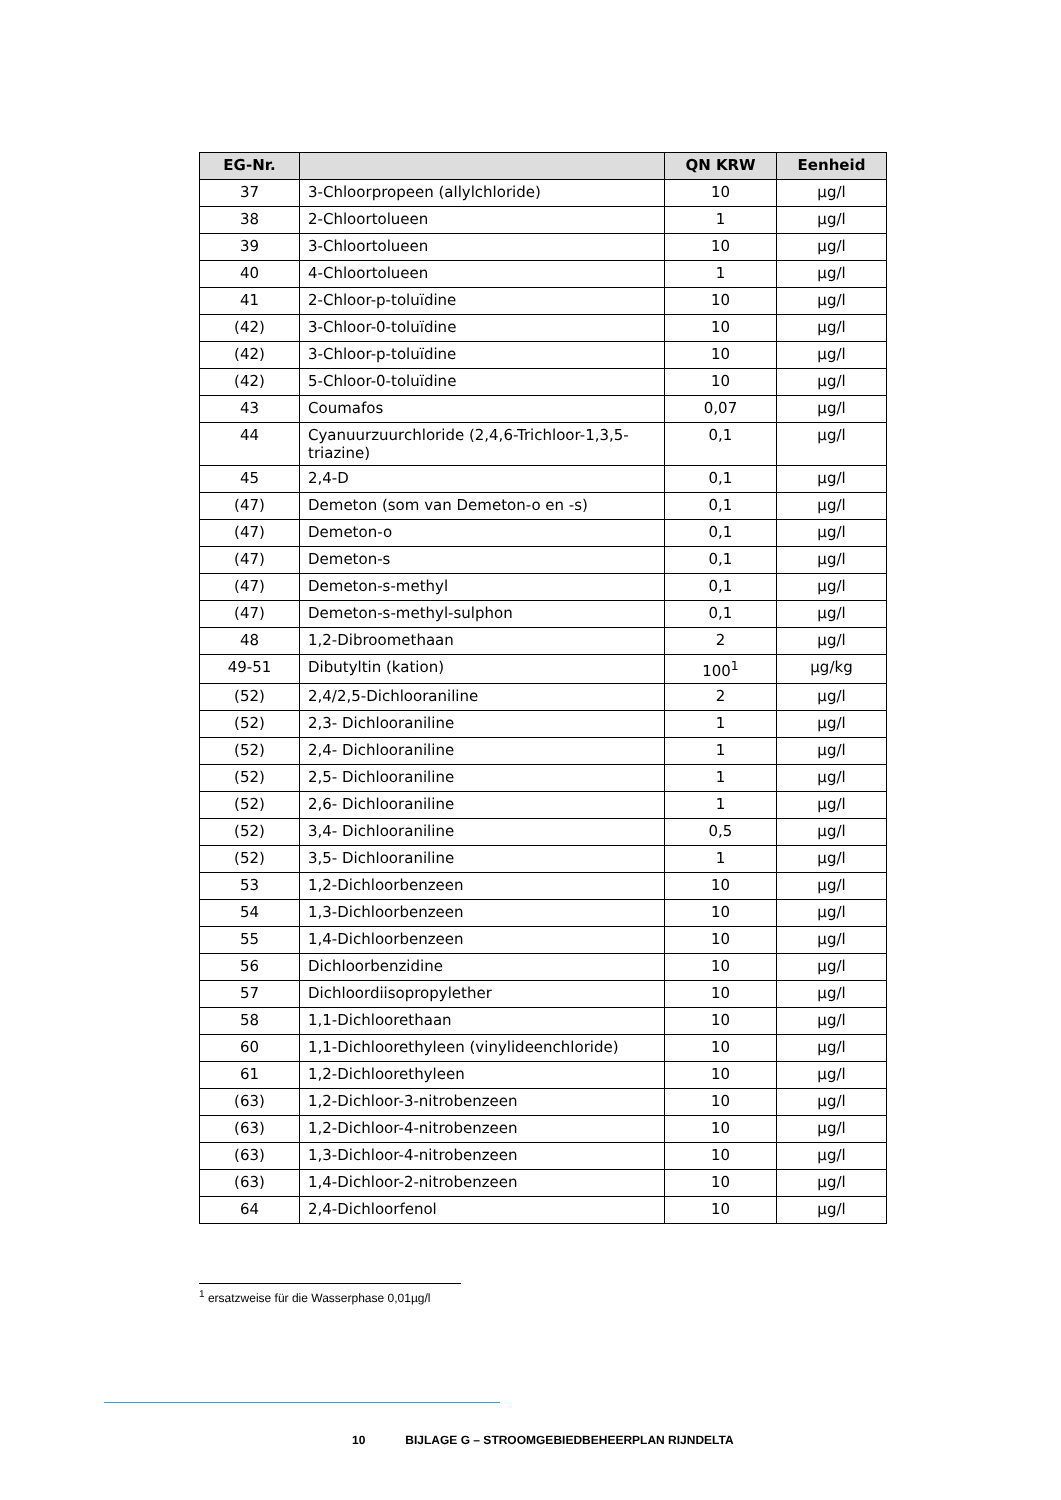| EG-Nr. | | QN KRW | Eenheid |
| --- | --- | --- | --- |
| 37 | 3-Chloorpropeen (allylchloride) | 10 | µg/l |
| 38 | 2-Chloortolueen | 1 | µg/l |
| 39 | 3-Chloortolueen | 10 | µg/l |
| 40 | 4-Chloortolueen | 1 | µg/l |
| 41 | 2-Chloor-p-toluïdine | 10 | µg/l |
| (42) | 3-Chloor-0-toluïdine | 10 | µg/l |
| (42) | 3-Chloor-p-toluïdine | 10 | µg/l |
| (42) | 5-Chloor-0-toluïdine | 10 | µg/l |
| 43 | Coumafos | 0,07 | µg/l |
| 44 | Cyanuurzuurchloride (2,4,6-Trichloor-1,3,5-triazine) | 0,1 | µg/l |
| 45 | 2,4-D | 0,1 | µg/l |
| (47) | Demeton (som van Demeton-o en -s) | 0,1 | µg/l |
| (47) | Demeton-o | 0,1 | µg/l |
| (47) | Demeton-s | 0,1 | µg/l |
| (47) | Demeton-s-methyl | 0,1 | µg/l |
| (47) | Demeton-s-methyl-sulphon | 0,1 | µg/l |
| 48 | 1,2-Dibroomethaan | 2 | µg/l |
| 49-51 | Dibutyltin (kation) | 100<sup>1</sup> | µg/kg |
| (52) | 2,4/2,5-Dichlooraniline | 2 | µg/l |
| (52) | 2,3- Dichlooraniline | 1 | µg/l |
| (52) | 2,4- Dichlooraniline | 1 | µg/l |
| (52) | 2,5- Dichlooraniline | 1 | µg/l |
| (52) | 2,6- Dichlooraniline | 1 | µg/l |
| (52) | 3,4- Dichlooraniline | 0,5 | µg/l |
| (52) | 3,5- Dichlooraniline | 1 | µg/l |
| 53 | 1,2-Dichloorbenzeen | 10 | µg/l |
| 54 | 1,3-Dichloorbenzeen | 10 | µg/l |
| 55 | 1,4-Dichloorbenzeen | 10 | µg/l |
| 56 | Dichloorbenzidine | 10 | µg/l |
| 57 | Dichloordiisopropylether | 10 | µg/l |
| 58 | 1,1-Dichloorethaan | 10 | µg/l |
| 60 | 1,1-Dichloorethyleen (vinylideenchloride) | 10 | µg/l |
| 61 | 1,2-Dichloorethyleen | 10 | µg/l |
| (63) | 1,2-Dichloor-3-nitrobenzeen | 10 | µg/l |
| (63) | 1,2-Dichloor-4-nitrobenzeen | 10 | µg/l |
| (63) | 1,3-Dichloor-4-nitrobenzeen | 10 | µg/l |
| (63) | 1,4-Dichloor-2-nitrobenzeen | 10 | µg/l |
| 64 | 2,4-Dichloorfenol | 10 | µg/l |
<sup>1</sup> ersatzweise für die Wasserphase 0,01µg/l
10 BIJLAGE G – STROOMGEBIEDBEHEERPLAN RIJNDELTA